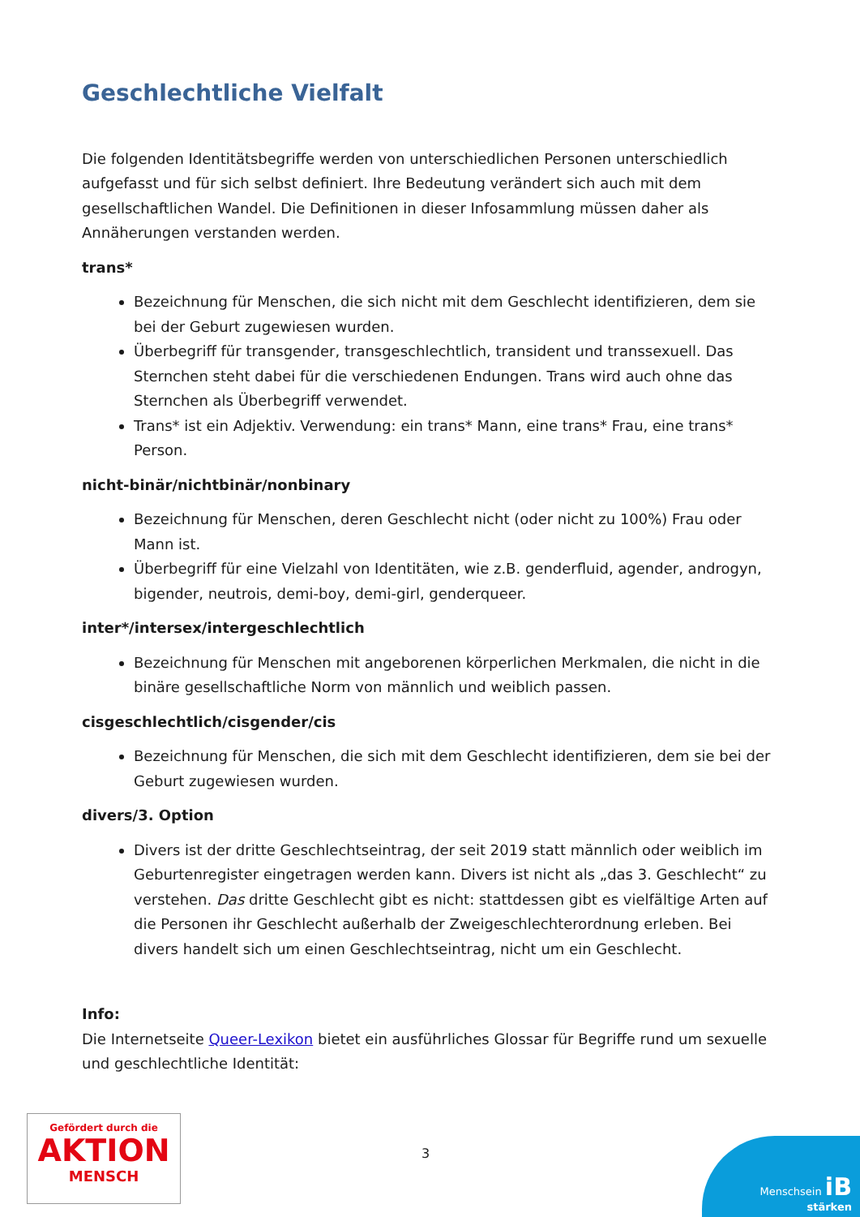Geschlechtliche Vielfalt
Die folgenden Identitätsbegriffe werden von unterschiedlichen Personen unterschiedlich aufgefasst und für sich selbst definiert. Ihre Bedeutung verändert sich auch mit dem gesellschaftlichen Wandel. Die Definitionen in dieser Infosammlung müssen daher als Annäherungen verstanden werden.
trans*
Bezeichnung für Menschen, die sich nicht mit dem Geschlecht identifizieren, dem sie bei der Geburt zugewiesen wurden.
Überbegriff für transgender, transgeschlechtlich, transident und transsexuell. Das Sternchen steht dabei für die verschiedenen Endungen. Trans wird auch ohne das Sternchen als Überbegriff verwendet.
Trans* ist ein Adjektiv. Verwendung: ein trans* Mann, eine trans* Frau, eine trans* Person.
nicht-binär/nichtbinär/nonbinary
Bezeichnung für Menschen, deren Geschlecht nicht (oder nicht zu 100%) Frau oder Mann ist.
Überbegriff für eine Vielzahl von Identitäten, wie z.B. genderfluid, agender, androgyn, bigender, neutrois, demi-boy, demi-girl, genderqueer.
inter*/intersex/intergeschlechtlich
Bezeichnung für Menschen mit angeborenen körperlichen Merkmalen, die nicht in die binäre gesellschaftliche Norm von männlich und weiblich passen.
cisgeschlechtlich/cisgender/cis
Bezeichnung für Menschen, die sich mit dem Geschlecht identifizieren, dem sie bei der Geburt zugewiesen wurden.
divers/3. Option
Divers ist der dritte Geschlechtseintrag, der seit 2019 statt männlich oder weiblich im Geburtenregister eingetragen werden kann. Divers ist nicht als „das 3. Geschlecht“ zu verstehen. Das dritte Geschlecht gibt es nicht: stattdessen gibt es vielfältige Arten auf die Personen ihr Geschlecht außerhalb der Zweigeschlechterordnung erleben. Bei divers handelt sich um einen Geschlechtseintrag, nicht um ein Geschlecht.
Info:
Die Internetseite Queer-Lexikon bietet ein ausführliches Glossar für Begriffe rund um sexuelle und geschlechtliche Identität:
Gefördert durch die
AKTION
MENSCH
3
Menschsein iB
stärken